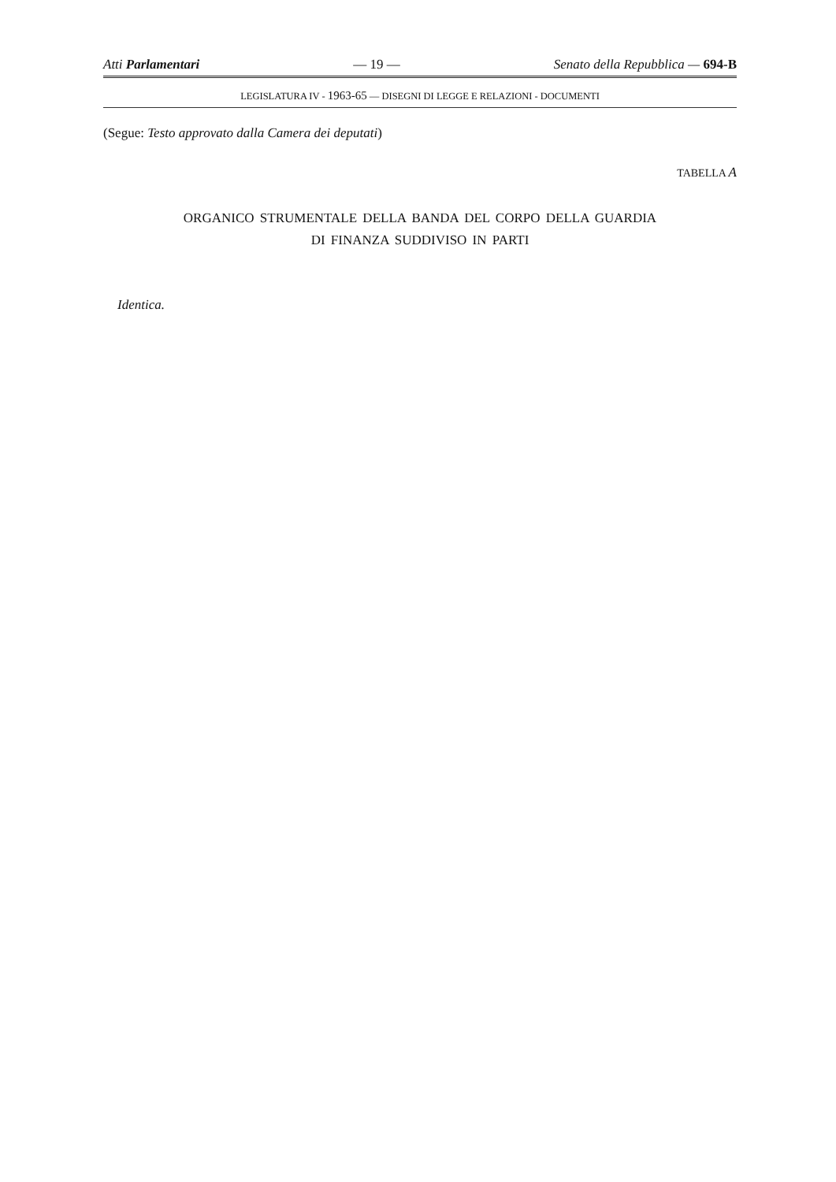Atti Parlamentari — 19 — Senato della Repubblica — 694-B
LEGISLATURA IV - 1963-65 — DISEGNI DI LEGGE E RELAZIONI - DOCUMENTI
(Segue: Testo approvato dalla Camera dei deputati)
TABELLA A
ORGANICO STRUMENTALE DELLA BANDA DEL CORPO DELLA GUARDIA
DI FINANZA SUDDIVISO IN PARTI
Identica.